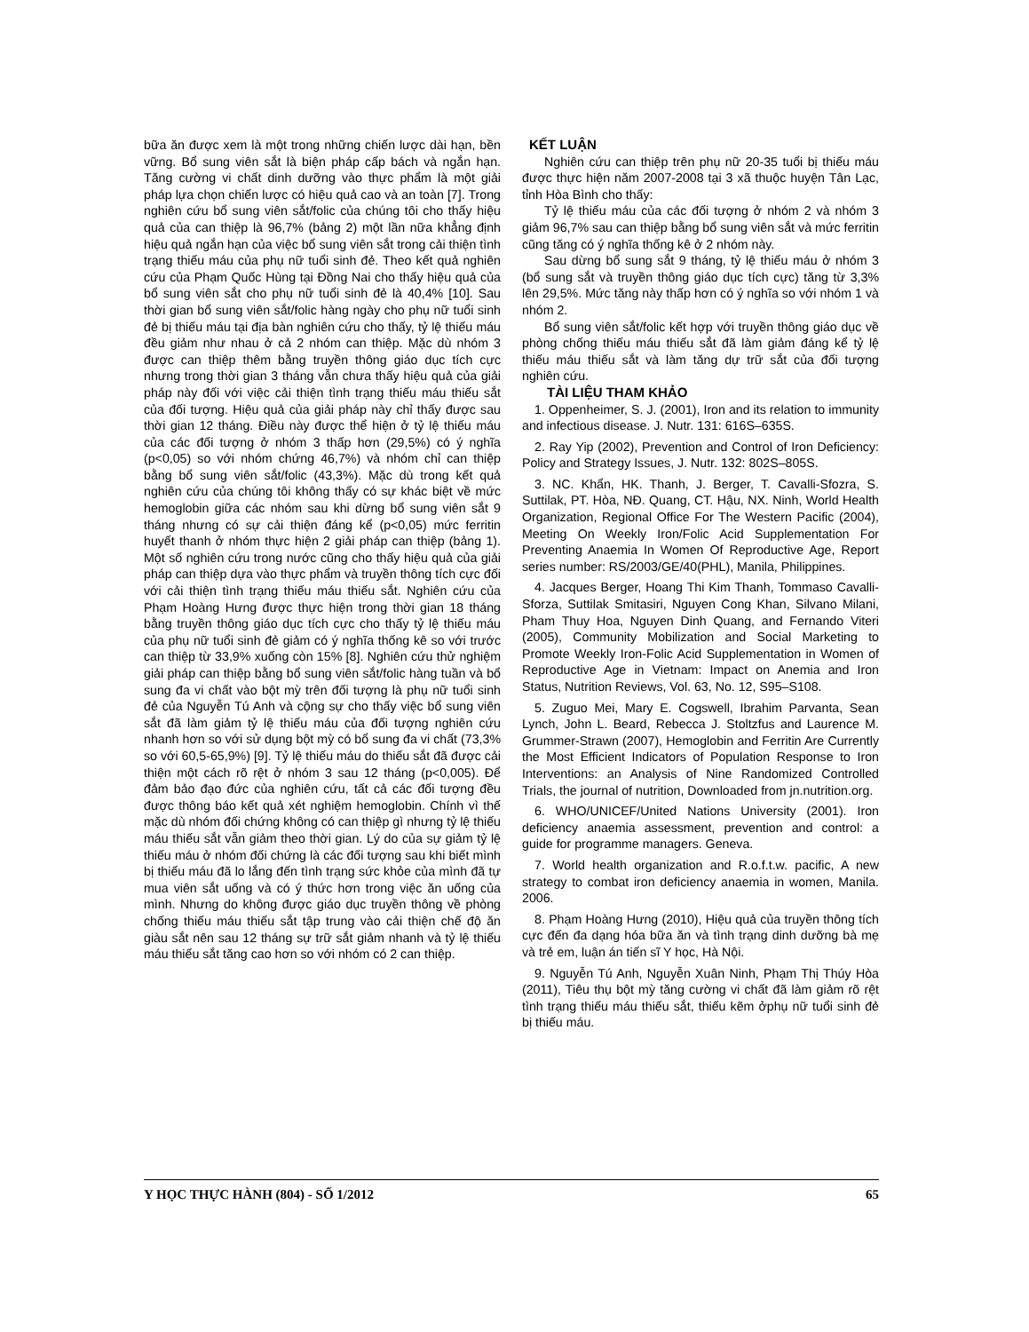bữa ăn được xem là một trong những chiến lược dài hạn, bền vững. Bổ sung viên sắt là biện pháp cấp bách và ngắn hạn. Tăng cường vi chất dinh dưỡng vào thực phẩm là một giải pháp lựa chọn chiến lược có hiệu quả cao và an toàn [7]. Trong nghiên cứu bổ sung viên sắt/folic của chúng tôi cho thấy hiệu quả của can thiệp là 96,7% (bảng 2) một lần nữa khẳng định hiệu quả ngắn hạn của việc bổ sung viên sắt trong cải thiện tình trạng thiếu máu của phụ nữ tuổi sinh đẻ. Theo kết quả nghiên cứu của Phạm Quốc Hùng tại Đồng Nai cho thấy hiệu quả của bổ sung viên sắt cho phụ nữ tuổi sinh đẻ là 40,4% [10]. Sau thời gian bổ sung viên sắt/folic hàng ngày cho phụ nữ tuổi sinh đẻ bị thiếu máu tại địa bàn nghiên cứu cho thấy, tỷ lệ thiếu máu đều giảm như nhau ở cả 2 nhóm can thiệp. Mặc dù nhóm 3 được can thiệp thêm bằng truyền thông giáo dục tích cực nhưng trong thời gian 3 tháng vẫn chưa thấy hiệu quả của giải pháp này đối với việc cải thiện tình trạng thiếu máu thiếu sắt của đối tượng. Hiệu quả của giải pháp này chỉ thấy được sau thời gian 12 tháng. Điều này được thể hiện ở tỷ lệ thiếu máu của các đối tượng ở nhóm 3 thấp hơn (29,5%) có ý nghĩa (p<0,05) so với nhóm chứng 46,7%) và nhóm chỉ can thiệp bằng bổ sung viên sắt/folic (43,3%). Mặc dù trong kết quả nghiên cứu của chúng tôi không thấy có sự khác biệt về mức hemoglobin giữa các nhóm sau khi dừng bổ sung viên sắt 9 tháng nhưng có sự cải thiện đáng kể (p<0,05) mức ferritin huyết thanh ở nhóm thực hiện 2 giải pháp can thiệp (bảng 1). Một số nghiên cứu trong nước cũng cho thấy hiệu quả của giải pháp can thiệp dựa vào thực phẩm và truyền thông tích cực đối với cải thiện tình trạng thiếu máu thiếu sắt. Nghiên cứu của Phạm Hoàng Hưng được thực hiện trong thời gian 18 tháng bằng truyền thông giáo dục tích cực cho thấy tỷ lệ thiếu máu của phụ nữ tuổi sinh đẻ giảm có ý nghĩa thống kê so với trước can thiệp từ 33,9% xuống còn 15% [8]. Nghiên cứu thử nghiệm giải pháp can thiệp bằng bổ sung viên sắt/folic hàng tuần và bổ sung đa vi chất vào bột mỳ trên đối tượng là phụ nữ tuổi sinh đẻ của Nguyễn Tú Anh và cộng sự cho thấy việc bổ sung viên sắt đã làm giảm tỷ lệ thiếu máu của đối tượng nghiên cứu nhanh hơn so với sử dụng bột mỳ có bổ sung đa vi chất (73,3% so với 60,5-65,9%) [9]. Tỷ lệ thiếu máu do thiếu sắt đã được cải thiện một cách rõ rệt ở nhóm 3 sau 12 tháng (p<0,005). Để đảm bảo đạo đức của nghiên cứu, tất cả các đối tượng đều được thông báo kết quả xét nghiệm hemoglobin. Chính vì thế mặc dù nhóm đối chứng không có can thiệp gì nhưng tỷ lệ thiếu máu thiếu sắt vẫn giảm theo thời gian. Lý do của sự giảm tỷ lệ thiếu máu ở nhóm đối chứng là các đối tượng sau khi biết mình bị thiếu máu đã lo lắng đến tình trạng sức khỏe của mình đã tự mua viên sắt uống và có ý thức hơn trong việc ăn uống của mình. Nhưng do không được giáo dục truyền thông về phòng chống thiếu máu thiếu sắt tập trung vào cải thiện chế độ ăn giàu sắt nên sau 12 tháng sự trữ sắt giảm nhanh và tỷ lệ thiếu máu thiếu sắt tăng cao hơn so với nhóm có 2 can thiệp.
KẾT LUẬN
Nghiên cứu can thiệp trên phụ nữ 20-35 tuổi bị thiếu máu được thực hiện năm 2007-2008 tại 3 xã thuộc huyện Tân Lạc, tỉnh Hòa Bình cho thấy:
Tỷ lệ thiếu máu của các đối tượng ở nhóm 2 và nhóm 3 giảm 96,7% sau can thiệp bằng bổ sung viên sắt và mức ferritin cũng tăng có ý nghĩa thống kê ở 2 nhóm này.
Sau dừng bổ sung sắt 9 tháng, tỷ lệ thiếu máu ở nhóm 3 (bổ sung sắt và truyền thông giáo dục tích cực) tăng từ 3,3% lên 29,5%. Mức tăng này thấp hơn có ý nghĩa so với nhóm 1 và nhóm 2.
Bổ sung viên sắt/folic kết hợp với truyền thông giáo dục về phòng chống thiếu máu thiếu sắt đã làm giảm đáng kể tỷ lệ thiếu máu thiếu sắt và làm tăng dự trữ sắt của đối tượng nghiên cứu.
TÀI LIỆU THAM KHẢO
1. Oppenheimer, S. J. (2001), Iron and its relation to immunity and infectious disease. J. Nutr. 131: 616S–635S.
2. Ray Yip (2002), Prevention and Control of Iron Deficiency: Policy and Strategy Issues, J. Nutr. 132: 802S–805S.
3. NC. Khẩn, HK. Thanh, J. Berger, T. Cavalli-Sfozra, S. Suttilak, PT. Hòa, NĐ. Quang, CT. Hậu, NX. Ninh, World Health Organization, Regional Office For The Western Pacific (2004), Meeting On Weekly Iron/Folic Acid Supplementation For Preventing Anaemia In Women Of Reproductive Age, Report series number: RS/2003/GE/40(PHL), Manila, Philippines.
4. Jacques Berger, Hoang Thi Kim Thanh, Tommaso Cavalli-Sforza, Suttilak Smitasiri, Nguyen Cong Khan, Silvano Milani, Pham Thuy Hoa, Nguyen Dinh Quang, and Fernando Viteri (2005), Community Mobilization and Social Marketing to Promote Weekly Iron-Folic Acid Supplementation in Women of Reproductive Age in Vietnam: Impact on Anemia and Iron Status, Nutrition Reviews, Vol. 63, No. 12, S95–S108.
5. Zuguo Mei, Mary E. Cogswell, Ibrahim Parvanta, Sean Lynch, John L. Beard, Rebecca J. Stoltzfus and Laurence M. Grummer-Strawn (2007), Hemoglobin and Ferritin Are Currently the Most Efficient Indicators of Population Response to Iron Interventions: an Analysis of Nine Randomized Controlled Trials, the journal of nutrition, Downloaded from jn.nutrition.org.
6. WHO/UNICEF/United Nations University (2001). Iron deficiency anaemia assessment, prevention and control: a guide for programme managers. Geneva.
7. World health organization and R.o.f.t.w. pacific, A new strategy to combat iron deficiency anaemia in women, Manila. 2006.
8. Phạm Hoàng Hưng (2010), Hiệu quả của truyền thông tích cực đến đa dạng hóa bữa ăn và tình trạng dinh dưỡng bà mẹ và trẻ em, luận án tiến sĩ Y học, Hà Nội.
9. Nguyễn Tú Anh, Nguyễn Xuân Ninh, Phạm Thị Thúy Hòa (2011), Tiêu thụ bột mỳ tăng cường vi chất đã làm giảm rõ rệt tình trạng thiếu máu thiếu sắt, thiếu kẽm ởphụ nữ tuổi sinh đẻ bị thiếu máu.
Y HỌC THỰC HÀNH (804) - SỐ 1/2012 65